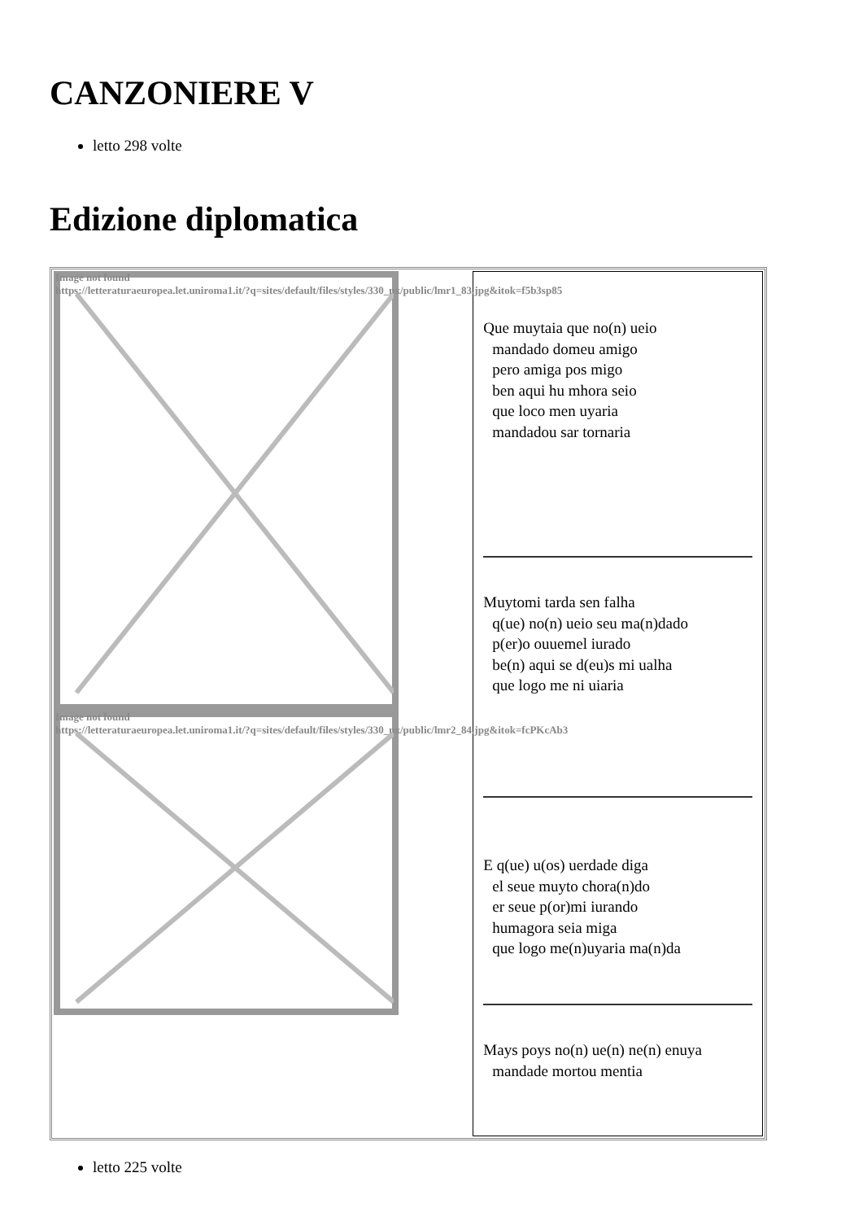CANZONIERE V
letto 298 volte
Edizione diplomatica
| Image not found https://letteraturaeuropea.let.uniroma1.it/?q=sites/default/files/styles/330_px/public/lmr1_83.jpg&itok=f5b3sp85 Image not found https://letteraturaeuropea.let.uniroma1.it/?q=sites/default/files/styles/330_px/public/lmr2_84.jpg&itok=fcPKcAb3 | Que muytaia que no(n) ueio mandado domeu amigo pero amiga pos migo ben aqui hu mhora seio que loco men uyaria mandadou sar tornaria Muytomi tarda sen falha q(ue) no(n) ueio seu ma(n)dado p(er)o ouuemel iurado be(n) aqui se d(eu)s mi ualha que logo me ni uiaria E q(ue) u(os) uerdade diga el seue muyto chora(n)do er seue p(or)mi iurando humagora seia miga que logo me(n)uyaria ma(n)da Mays poys no(n) ue(n) ne(n) enuya mandade mortou mentia |
letto 225 volte